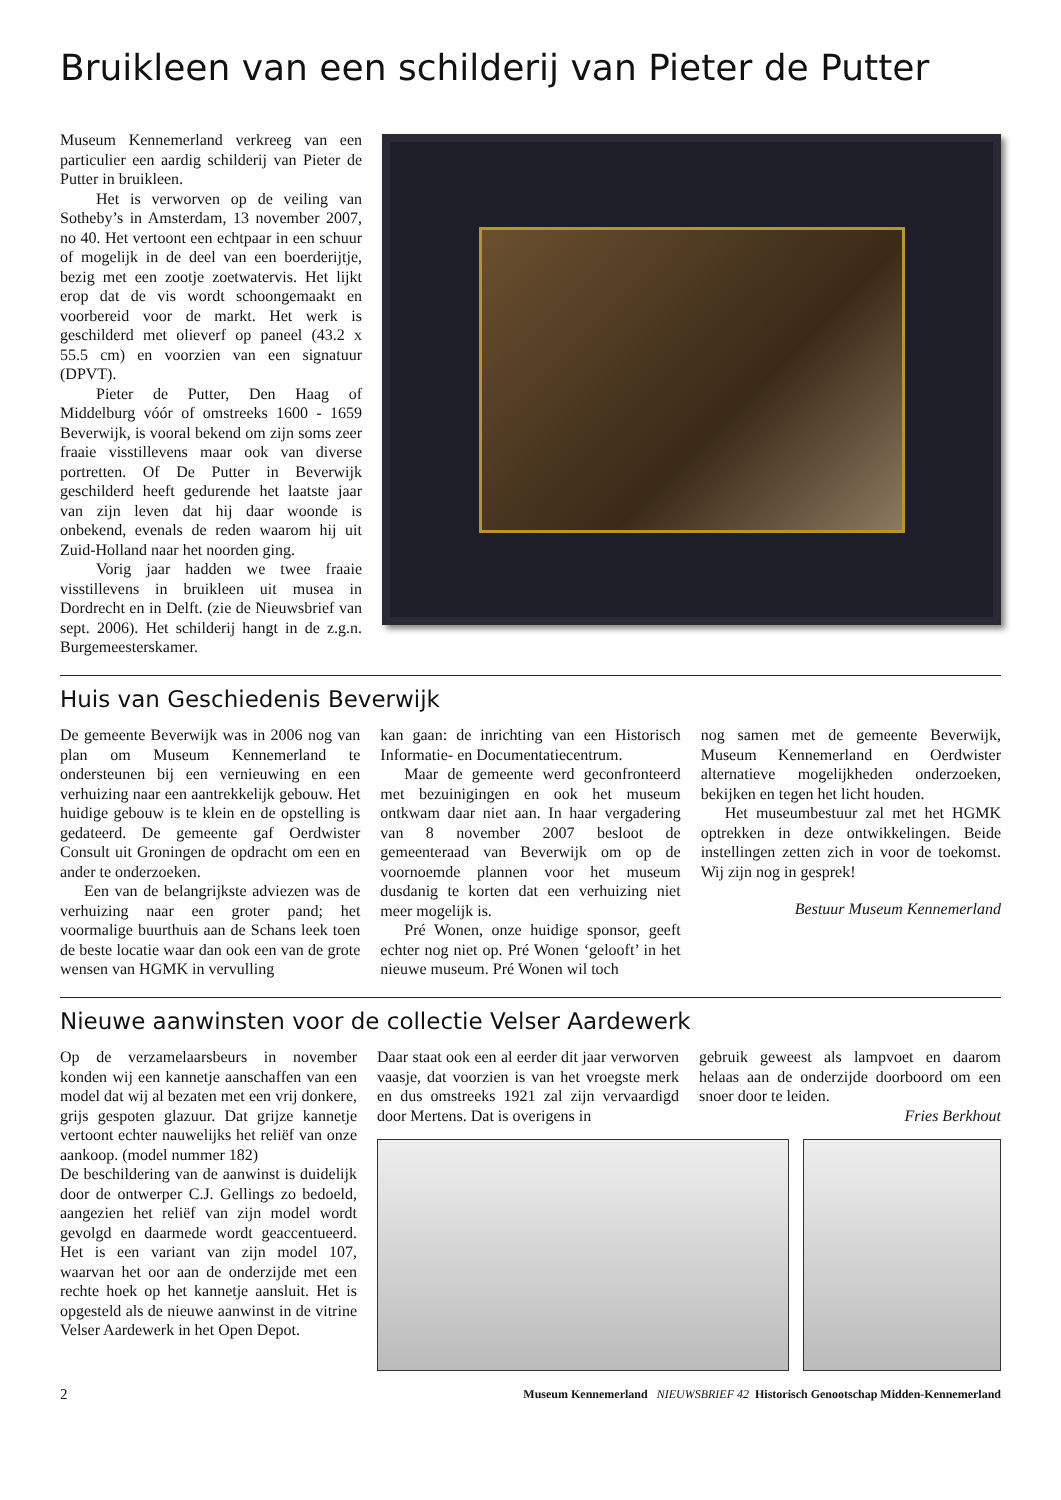Bruikleen van een schilderij van Pieter de Putter
Museum Kennemerland verkreeg van een particulier een aardig schilderij van Pieter de Putter in bruikleen.
Het is verworven op de veiling van Sotheby’s in Amsterdam, 13 november 2007, no 40. Het vertoont een echtpaar in een schuur of mogelijk in de deel van een boerderijtje, bezig met een zootje zoetwatervis. Het lijkt erop dat de vis wordt schoongemaakt en voorbereid voor de markt. Het werk is geschilderd met olieverf op paneel (43.2 x 55.5 cm) en voorzien van een signatuur (DPVT).
Pieter de Putter, Den Haag of Middelburg vóór of omstreeks 1600 - 1659 Beverwijk, is vooral bekend om zijn soms zeer fraaie visstillevens maar ook van diverse portretten. Of De Putter in Beverwijk geschilderd heeft gedurende het laatste jaar van zijn leven dat hij daar woonde is onbekend, evenals de reden waarom hij uit Zuid-Holland naar het noorden ging.
Vorig jaar hadden we twee fraaie visstillevens in bruikleen uit musea in Dordrecht en in Delft. (zie de Nieuwsbrief van sept. 2006). Het schilderij hangt in de z.g.n. Burgemeesterskamer.
Huis van Geschiedenis Beverwijk
De gemeente Beverwijk was in 2006 nog van plan om Museum Kennemerland te ondersteunen bij een vernieuwing en een verhuizing naar een aantrekkelijk gebouw. Het huidige gebouw is te klein en de opstelling is gedateerd. De gemeente gaf Oerdwister Consult uit Groningen de opdracht om een en ander te onderzoeken.
Een van de belangrijkste adviezen was de verhuizing naar een groter pand; het voormalige buurthuis aan de Schans leek toen de beste locatie waar dan ook een van de grote wensen van HGMK in vervulling
kan gaan: de inrichting van een Historisch Informatie- en Documentatiecentrum.
Maar de gemeente werd geconfronteerd met bezuinigingen en ook het museum ontkwam daar niet aan. In haar vergadering van 8 november 2007 besloot de gemeenteraad van Beverwijk om op de voornoemde plannen voor het museum dusdanig te korten dat een verhuizing niet meer mogelijk is.
Pré Wonen, onze huidige sponsor, geeft echter nog niet op. Pré Wonen ‘gelooft’ in het nieuwe museum. Pré Wonen wil toch
nog samen met de gemeente Beverwijk, Museum Kennemerland en Oerdwister alternatieve mogelijkheden onderzoeken, bekijken en tegen het licht houden.
Het museumbestuur zal met het HGMK optrekken in deze ontwikkelingen. Beide instellingen zetten zich in voor de toekomst. Wij zijn nog in gesprek!
Bestuur Museum Kennemerland
Nieuwe aanwinsten voor de collectie Velser Aardewerk
Op de verzamelaarsbeurs in november konden wij een kannetje aanschaffen van een model dat wij al bezaten met een vrij donkere, grijs gespoten glazuur. Dat grijze kannetje vertoont echter nauwelijks het reliëf van onze aankoop. (model nummer 182)
De beschildering van de aanwinst is duidelijk door de ontwerper C.J. Gellings zo bedoeld, aangezien het reliëf van zijn model wordt gevolgd en daarmede wordt geaccentueerd. Het is een variant van zijn model 107, waarvan het oor aan de onderzijde met een rechte hoek op het kannetje aansluit. Het is opgesteld als de nieuwe aanwinst in de vitrine Velser Aardewerk in het Open Depot.
Daar staat ook een al eerder dit jaar verworven vaasje, dat voorzien is van het vroegste merk en dus omstreeks 1921 zal zijn vervaardigd door Mertens. Dat is overigens in
gebruik geweest als lampvoet en daarom helaas aan de onderzijde doorboord om een snoer door te leiden.
Fries Berkhout
2 Museum Kennemerland NIEUWSBRIEF 42 Historisch Genootschap Midden-Kennemerland